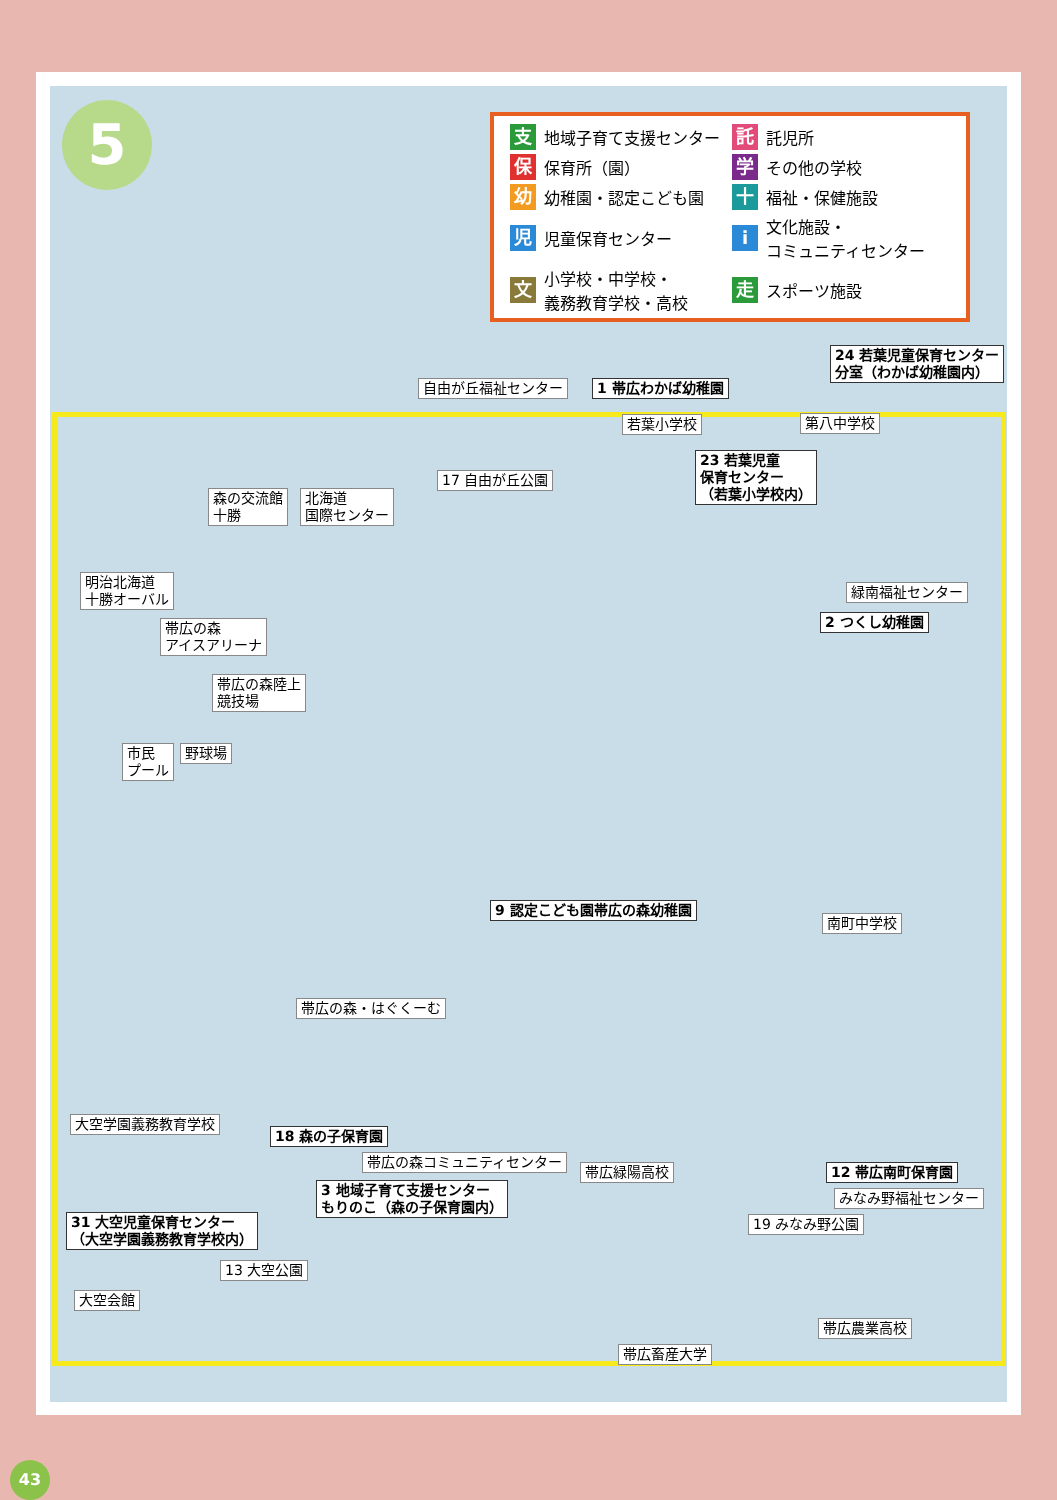5
支地域子育て支援センター
託託児所
保保育所（園）
学その他の学校
幼幼稚園・認定こども園
十福祉・保健施設
児児童保育センター
i文化施設・
コミュニティセンター
文小学校・中学校・
義務教育学校・高校
走スポーツ施設
24 若葉児童保育センター
分室（わかば幼稚園内）
自由が丘福祉センター 1 帯広わかば幼稚園
若葉小学校 第八中学校
23 若葉児童
保育センター
（若葉小学校内）
17 自由が丘公園
森の交流館
十勝
北海道
国際センター
明治北海道
十勝オーバル
緑南福祉センター
2 つくし幼稚園
帯広の森
アイスアリーナ
帯広の森陸上
競技場
市民
プール
野球場
9 認定こども園帯広の森幼稚園
南町中学校
帯広の森・はぐくーむ
大空学園義務教育学校
18 森の子保育園
帯広の森コミュニティセンター
帯広緑陽高校 12 帯広南町保育園
みなみ野福祉センター
3 地域子育て支援センター
もりのこ（森の子保育園内）
31 大空児童保育センター
（大空学園義務教育学校内）
19 みなみ野公園
13 大空公園
大空会館
帯広農業高校
帯広畜産大学
43